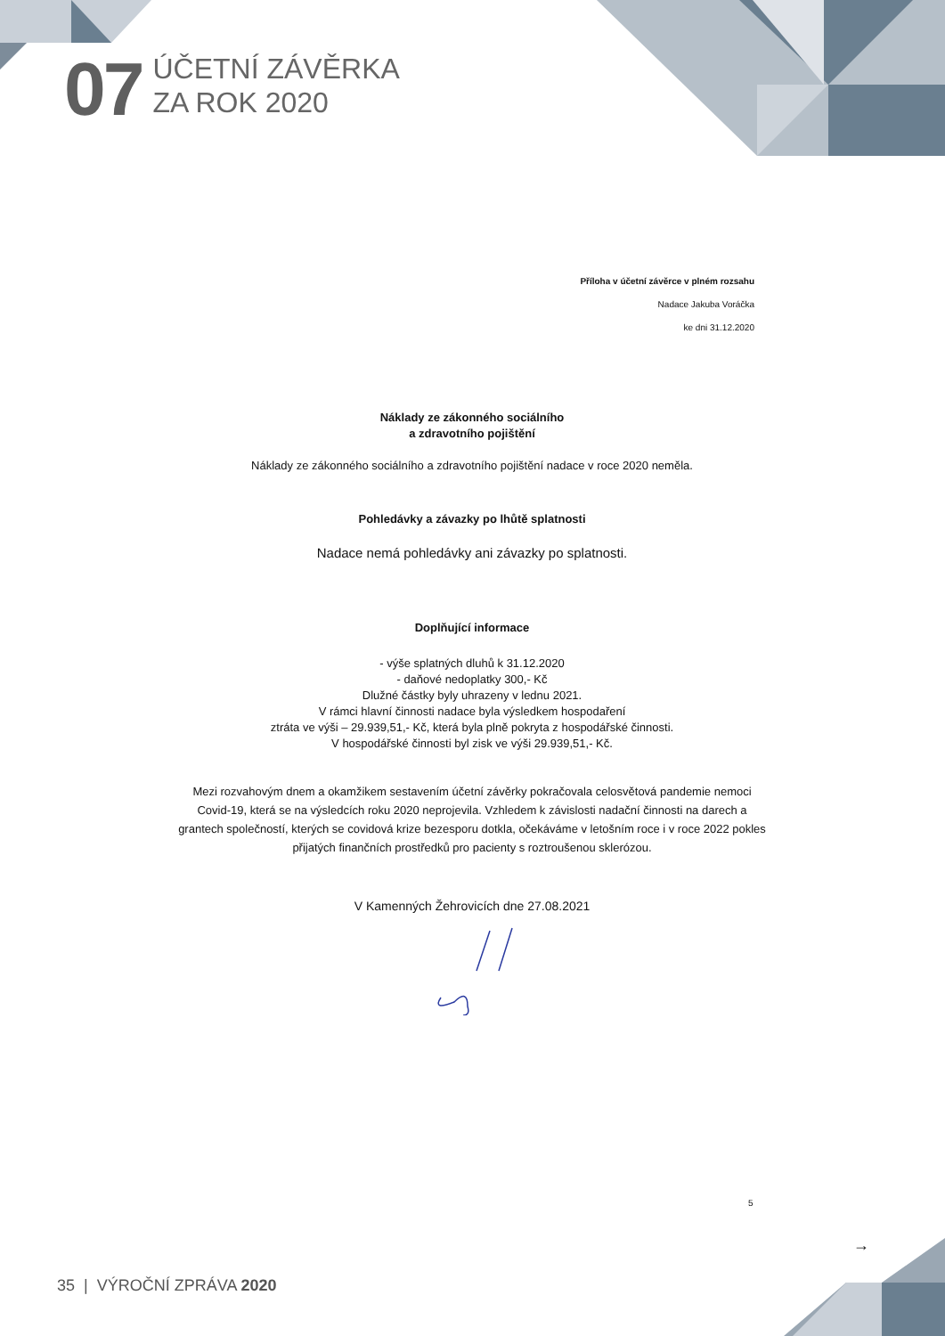07
ÚČETNÍ ZÁVĚRKA
ZA ROK 2020
Příloha v účetní závěrce v plném rozsahu
Nadace Jakuba Voráčka
ke dni 31.12.2020
Náklady ze zákonného sociálního
a zdravotního pojištění
Náklady ze zákonného sociálního a zdravotního pojištění nadace v roce 2020 neměla.
Pohledávky a závazky po lhůtě splatnosti
Nadace nemá pohledávky ani závazky po splatnosti.
Doplňující informace
- výše splatných dluhů k 31.12.2020
- daňové nedoplatky 300,- Kč
Dlužné částky byly uhrazeny v lednu 2021.
V rámci hlavní činnosti nadace byla výsledkem hospodaření
ztráta ve výši – 29.939,51,- Kč, která byla plně pokryta z hospodářské činnosti.
V hospodářské činnosti byl zisk ve výši 29.939,51,- Kč.
Mezi rozvahovým dnem a okamžikem sestavením účetní závěrky pokračovala celosvětová pandemie nemoci Covid-19, která se na výsledcích roku 2020 neprojevila. Vzhledem k závislosti nadační činnosti na darech a grantech společností, kterých se covidová krize bezesporu dotkla, očekáváme v letošním roce i v roce 2022 pokles přijatých finančních prostředků pro pacienty s roztroušenou sklerózou.
V Kamenných Žehrovicích dne 27.08.2021
5
→
35 | VÝROČNÍ ZPRÁVA 2020